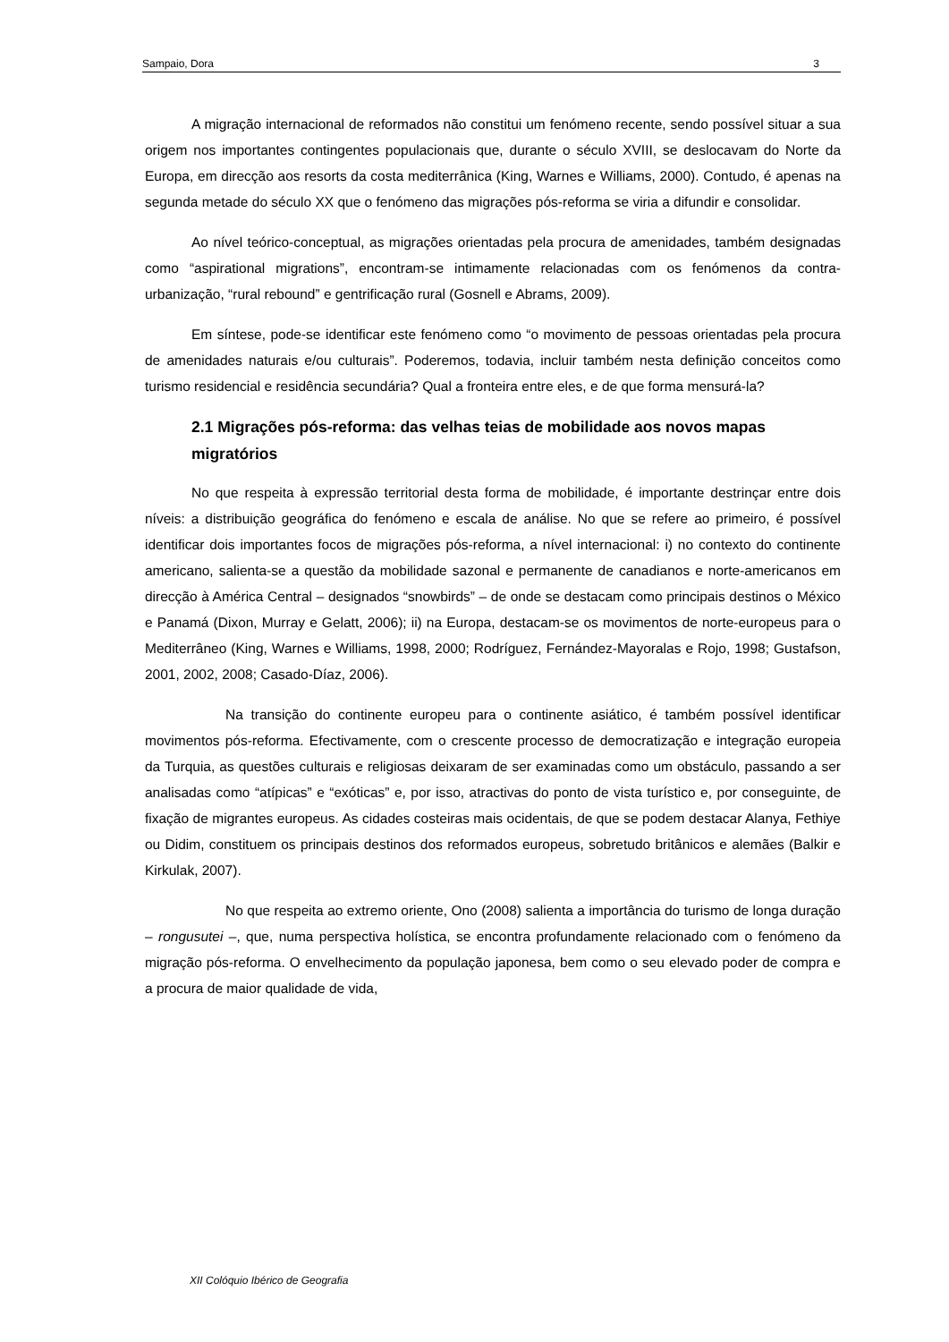Sampaio, Dora 3
A migração internacional de reformados não constitui um fenómeno recente, sendo possível situar a sua origem nos importantes contingentes populacionais que, durante o século XVIII, se deslocavam do Norte da Europa, em direcção aos resorts da costa mediterrânica (King, Warnes e Williams, 2000). Contudo, é apenas na segunda metade do século XX que o fenómeno das migrações pós-reforma se viria a difundir e consolidar.
Ao nível teórico-conceptual, as migrações orientadas pela procura de amenidades, também designadas como “aspirational migrations”, encontram-se intimamente relacionadas com os fenómenos da contra-urbanização, “rural rebound” e gentrificação rural (Gosnell e Abrams, 2009).
Em síntese, pode-se identificar este fenómeno como “o movimento de pessoas orientadas pela procura de amenidades naturais e/ou culturais”. Poderemos, todavia, incluir também nesta definição conceitos como turismo residencial e residência secundária? Qual a fronteira entre eles, e de que forma mensurá-la?
2.1 Migrações pós-reforma: das velhas teias de mobilidade aos novos mapas migratórios
No que respeita à expressão territorial desta forma de mobilidade, é importante destrinçar entre dois níveis: a distribuição geográfica do fenómeno e escala de análise. No que se refere ao primeiro, é possível identificar dois importantes focos de migrações pós-reforma, a nível internacional: i) no contexto do continente americano, salienta-se a questão da mobilidade sazonal e permanente de canadianos e norte-americanos em direcção à América Central – designados “snowbirds” – de onde se destacam como principais destinos o México e Panamá (Dixon, Murray e Gelatt, 2006); ii) na Europa, destacam-se os movimentos de norte-europeus para o Mediterrâneo (King, Warnes e Williams, 1998, 2000; Rodríguez, Fernández-Mayoralas e Rojo, 1998; Gustafson, 2001, 2002, 2008; Casado-Díaz, 2006).
Na transição do continente europeu para o continente asiático, é também possível identificar movimentos pós-reforma. Efectivamente, com o crescente processo de democratização e integração europeia da Turquia, as questões culturais e religiosas deixaram de ser examinadas como um obstáculo, passando a ser analisadas como “atípicas” e “exóticas” e, por isso, atractivas do ponto de vista turístico e, por conseguinte, de fixação de migrantes europeus. As cidades costeiras mais ocidentais, de que se podem destacar Alanya, Fethiye ou Didim, constituem os principais destinos dos reformados europeus, sobretudo britânicos e alemães (Balkir e Kirkulak, 2007).
No que respeita ao extremo oriente, Ono (2008) salienta a importância do turismo de longa duração – rongusutei –, que, numa perspectiva holística, se encontra profundamente relacionado com o fenómeno da migração pós-reforma. O envelhecimento da população japonesa, bem como o seu elevado poder de compra e a procura de maior qualidade de vida,
XII Colóquio Ibérico de Geografia